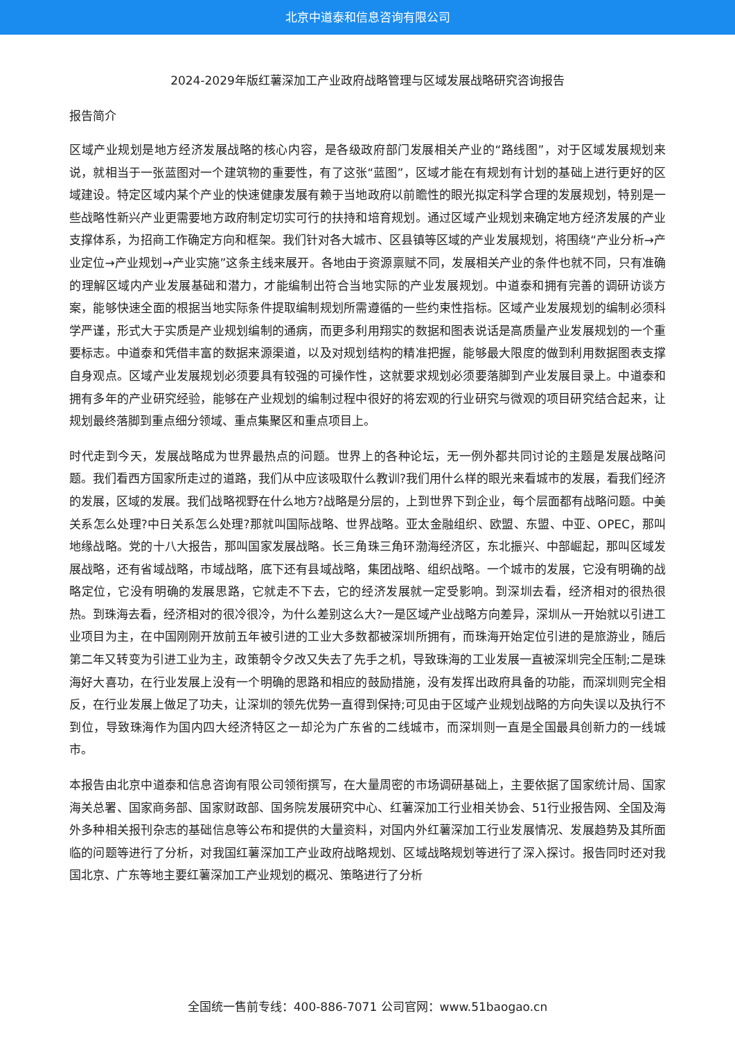北京中道泰和信息咨询有限公司
2024-2029年版红薯深加工产业政府战略管理与区域发展战略研究咨询报告
报告简介
区域产业规划是地方经济发展战略的核心内容，是各级政府部门发展相关产业的“路线图”，对于区域发展规划来说，就相当于一张蓝图对一个建筑物的重要性，有了这张“蓝图”，区域才能在有规划有计划的基础上进行更好的区域建设。特定区域内某个产业的快速健康发展有赖于当地政府以前瞻性的眼光拟定科学合理的发展规划，特别是一些战略性新兴产业更需要地方政府制定切实可行的扶持和培育规划。通过区域产业规划来确定地方经济发展的产业支撑体系，为招商工作确定方向和框架。我们针对各大城市、区县镇等区域的产业发展规划，将围绕“产业分析→产业定位→产业规划→产业实施”这条主线来展开。各地由于资源禀赋不同，发展相关产业的条件也就不同，只有准确的理解区域内产业发展基础和潜力，才能编制出符合当地实际的产业发展规划。中道泰和拥有完善的调研访谈方案，能够快速全面的根据当地实际条件提取编制规划所需遵循的一些约束性指标。区域产业发展规划的编制必须科学严谨，形式大于实质是产业规划编制的通病，而更多利用翔实的数据和图表说话是高质量产业发展规划的一个重要标志。中道泰和凭借丰富的数据来源渠道，以及对规划结构的精准把握，能够最大限度的做到利用数据图表支撑自身观点。区域产业发展规划必须要具有较强的可操作性，这就要求规划必须要落脚到产业发展目录上。中道泰和拥有多年的产业研究经验，能够在产业规划的编制过程中很好的将宏观的行业研究与微观的项目研究结合起来，让规划最终落脚到重点细分领域、重点集聚区和重点项目上。
时代走到今天，发展战略成为世界最热点的问题。世界上的各种论坛，无一例外都共同讨论的主题是发展战略问题。我们看西方国家所走过的道路，我们从中应该吸取什么教训?我们用什么样的眼光来看城市的发展，看我们经济的发展，区域的发展。我们战略视野在什么地方?战略是分层的，上到世界下到企业，每个层面都有战略问题。中美关系怎么处理?中日关系怎么处理?那就叫国际战略、世界战略。亚太金融组织、欧盟、东盟、中亚、OPEC，那叫地缘战略。党的十八大报告，那叫国家发展战略。长三角珠三角环渤海经济区，东北振兴、中部崛起，那叫区域发展战略，还有省域战略，市域战略，底下还有县域战略，集团战略、组织战略。一个城市的发展，它没有明确的战略定位，它没有明确的发展思路，它就走不下去，它的经济发展就一定受影响。到深圳去看，经济相对的很热很热。到珠海去看，经济相对的很冷很冷，为什么差别这么大?一是区域产业战略方向差异，深圳从一开始就以引进工业项目为主，在中国刚刚开放前五年被引进的工业大多数都被深圳所拥有，而珠海开始定位引进的是旅游业，随后第二年又转变为引进工业为主，政策朝令夕改又失去了先手之机，导致珠海的工业发展一直被深圳完全压制;二是珠海好大喜功，在行业发展上没有一个明确的思路和相应的鼓励措施，没有发挥出政府具备的功能，而深圳则完全相反，在行业发展上做足了功夫，让深圳的领先优势一直得到保持;可见由于区域产业规划战略的方向失误以及执行不到位，导致珠海作为国内四大经济特区之一却沦为广东省的二线城市，而深圳则一直是全国最具创新力的一线城市。
本报告由北京中道泰和信息咨询有限公司领衔撰写，在大量周密的市场调研基础上，主要依据了国家统计局、国家海关总署、国家商务部、国家财政部、国务院发展研究中心、红薯深加工行业相关协会、51行业报告网、全国及海外多种相关报刊杂志的基础信息等公布和提供的大量资料，对国内外红薯深加工行业发展情况、发展趋势及其所面临的问题等进行了分析，对我国红薯深加工产业政府战略规划、区域战略规划等进行了深入探讨。报告同时还对我国北京、广东等地主要红薯深加工产业规划的概况、策略进行了分析
全国统一售前专线：400-886-7071 公司官网：www.51baogao.cn